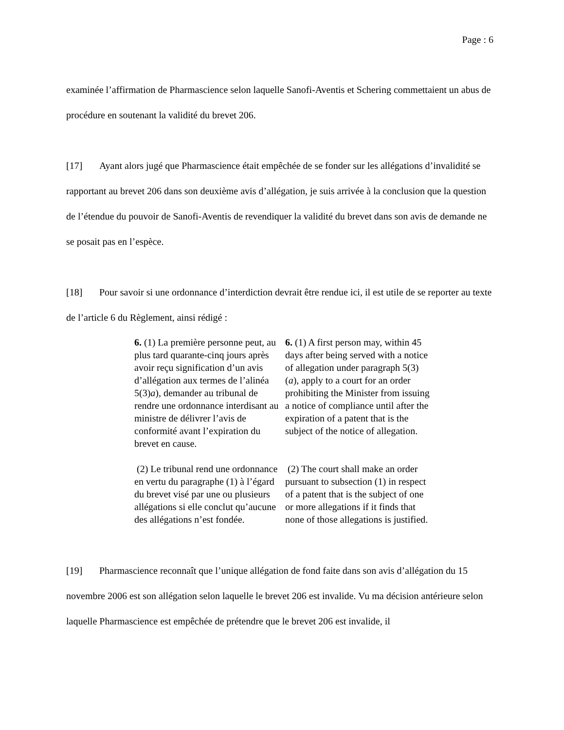Page : 6
examinée l’affirmation de Pharmascience selon laquelle Sanofi-Aventis et Schering commettaient un abus de procédure en soutenant la validité du brevet 206.
[17] Ayant alors jugé que Pharmascience était empêchée de se fonder sur les allégations d’invalidité se rapportant au brevet 206 dans son deuxième avis d’allégation, je suis arrivée à la conclusion que la question de l’étendue du pouvoir de Sanofi-Aventis de revendiquer la validité du brevet dans son avis de demande ne se posait pas en l’espèce.
[18] Pour savoir si une ordonnance d’interdiction devrait être rendue ici, il est utile de se reporter au texte de l’article 6 du Règlement, ainsi rédigé :
| 6. (1) La première personne peut, au plus tard quarante-cinq jours après avoir reçu signification d’un avis d’allégation aux termes de l’alinéa 5(3) a ), demander au tribunal de rendre une ordonnance interdisant au ministre de délivrer l’avis de conformité avant l’expiration du brevet en cause. | 6. (1) A first person may, within 45 days after being served with a notice of allegation under paragraph 5(3)( a ), apply to a court for an order prohibiting the Minister from issuing a notice of compliance until after the expiration of a patent that is the subject of the notice of allegation. |
| (2) Le tribunal rend une ordonnance en vertu du paragraphe (1) à l’égard du brevet visé par une ou plusieurs allégations si elle conclut qu’aucune des allégations n’est fondée. | (2) The court shall make an order pursuant to subsection (1) in respect of a patent that is the subject of one or more allegations if it finds that none of those allegations is justified. |
[19] Pharmascience reconnaît que l’unique allégation de fond faite dans son avis d’allégation du 15 novembre 2006 est son allégation selon laquelle le brevet 206 est invalide. Vu ma décision antérieure selon laquelle Pharmascience est empêchée de prétendre que le brevet 206 est invalide, il